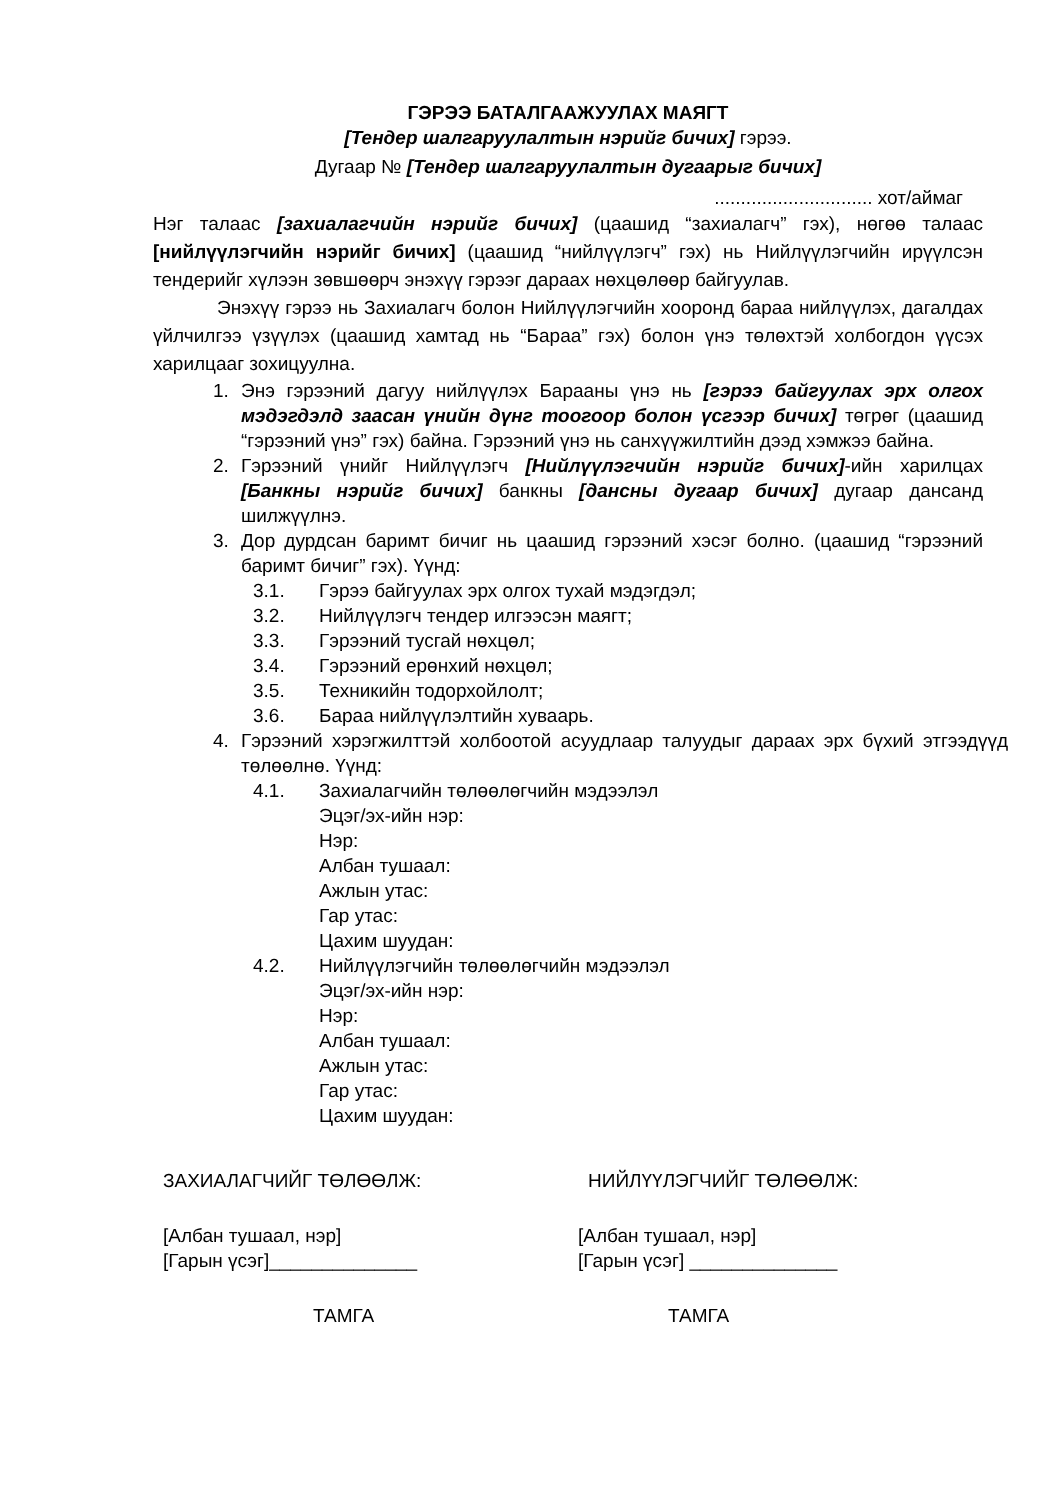ГЭРЭЭ БАТАЛГААЖУУЛАХ МАЯГТ
[Тендер шалгаруулалтын нэрийг бичих] гэрээ.
Дугаар № [Тендер шалгаруулалтын дугаарыг бичих]
.............................. хот/аймаг
Нэг талаас [захиалагчийн нэрийг бичих] (цаашид “захиалагч” гэх), нөгөө талаас [нийлүүлэгчийн нэрийг бичих] (цаашид “нийлүүлэгч” гэх) нь Нийлүүлэгчийн ирүүлсэн тендерийг хүлээн зөвшөөрч энэхүү гэрээг дараах нөхцөлөөр байгуулав.
Энэхүү гэрээ нь Захиалагч болон Нийлүүлэгчийн хооронд бараа нийлүүлэх, дагалдах үйлчилгээ үзүүлэх (цаашид хамтад нь “Бараа” гэх) болон үнэ төлөхтэй холбогдон үүсэх харилцааг зохицуулна.
1. Энэ гэрээний дагуу нийлүүлэх Барааны үнэ нь [гэрээ байгуулах эрх олгох мэдэгдэлд заасан үнийн дүнг тоогоор болон үсгээр бичих] төгрөг (цаашид “гэрээний үнэ” гэх) байна. Гэрээний үнэ нь санхүүжилтийн дээд хэмжээ байна.
2. Гэрээний үнийг Нийлүүлэгч [Нийлүүлэгчийн нэрийг бичих]-ийн харилцах [Банкны нэрийг бичих] банкны [дансны дугаар бичих] дугаар дансанд шилжүүлнэ.
3. Дор дурдсан баримт бичиг нь цаашид гэрээний хэсэг болно. (цаашид “гэрээний баримт бичиг” гэх). Үүнд:
3.1. Гэрээ байгуулах эрх олгох тухай мэдэгдэл;
3.2. Нийлүүлэгч тендер илгээсэн маягт;
3.3. Гэрээний тусгай нөхцөл;
3.4. Гэрээний ерөнхий нөхцөл;
3.5. Техникийн тодорхойлолт;
3.6. Бараа нийлүүлэлтийн хуваарь.
4. Гэрээний хэрэгжилттэй холбоотой асуудлаар талуудыг дараах эрх бүхий этгээдүүд төлөөлнө. Үүнд:
4.1. Захиалагчийн төлөөлөгчийн мэдээлэл
Эцэг/эх-ийн нэр:
Нэр:
Албан тушаал:
Ажлын утас:
Гар утас:
Цахим шуудан:
4.2. Нийлүүлэгчийн төлөөлөгчийн мэдээлэл
Эцэг/эх-ийн нэр:
Нэр:
Албан тушаал:
Ажлын утас:
Гар утас:
Цахим шуудан:
ЗАХИАЛАГЧИЙГ ТӨЛӨӨЛЖ: НИЙЛҮҮЛЭГЧИЙГ ТӨЛӨӨЛЖ:
[Албан тушаал, нэр]
[Гарын үсэг]______________
[Албан тушаал, нэр]
[Гарын үсэг] ______________
ТАМГА ТАМГА